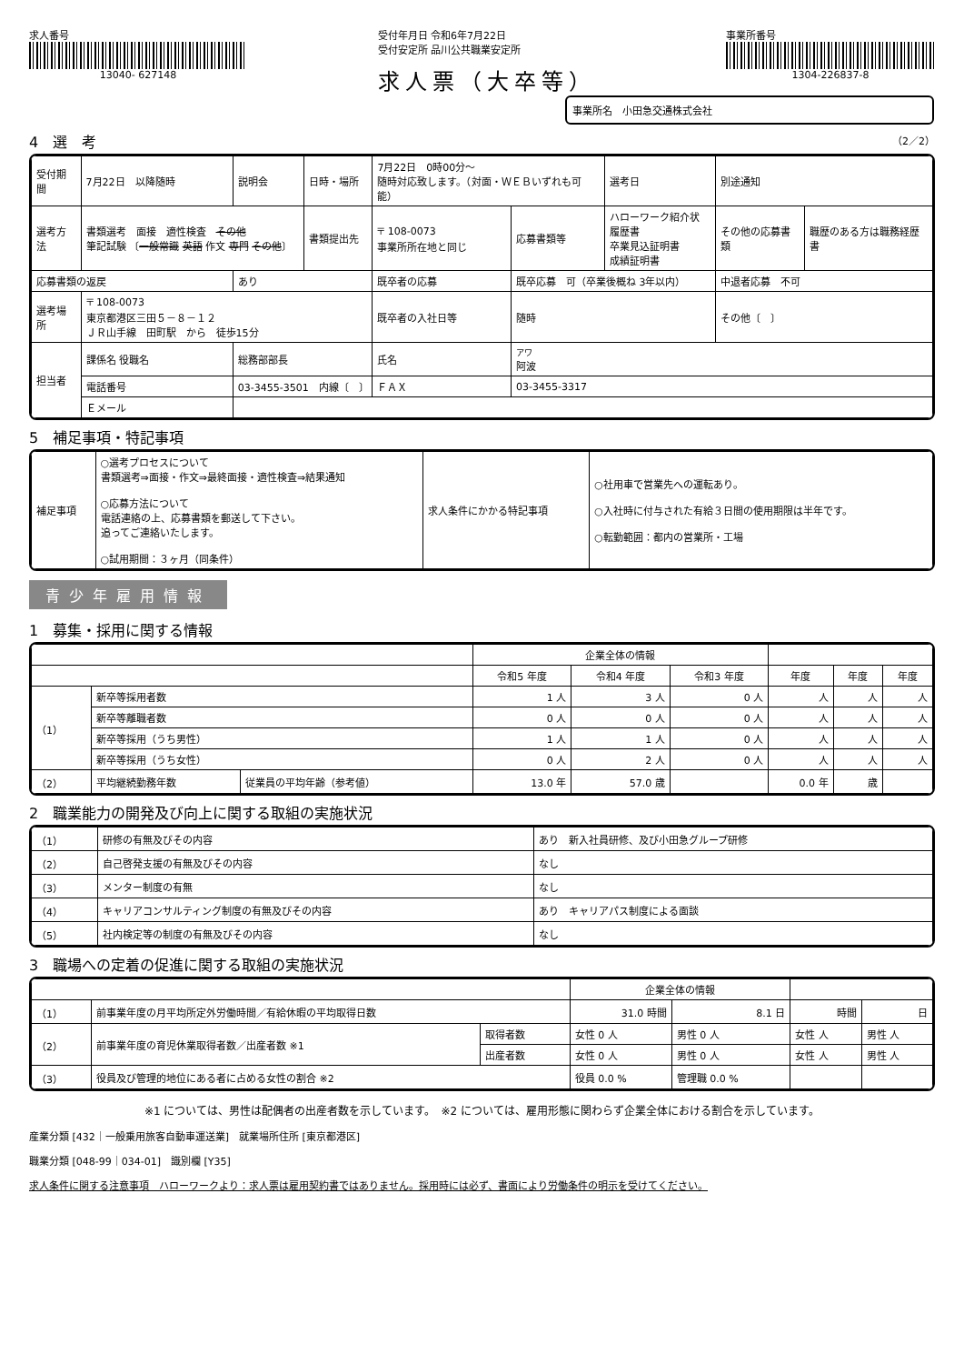求人番号
13040- 627148
受付年月日 令和6年7月22日
受付安定所 品川公共職業安定所
求人票（大卒等）
事業所番号
1304-226837-8
事業所名　小田急交通株式会社
4　選　考 （2／2）
| 受付期間 | 7月22日 以降随時 | 説明会 | 日時・場所 | 7月22日 0時00分～ 随時対応致します。（対面・ＷＥＢいずれも可能） | | | 選考日 | 別途通知 | |
| 選考方法 | 書類選考 面接 適性検査 その他 筆記試験 〔 一般常識 英語 作文 専門 その他 〕 | | 書類提出先 | 〒 108-0073 事業所所在地と同じ | | 応募書類等 | ハローワーク紹介状 履歴書 卒業見込証明書 成績証明書 | その他の応募書類 | 職歴のある方は職務経歴書 |
| 応募書類の返戻 | | あり | | | 既卒者の応募 | 既卒応募 可（卒業後概ね 3年以内） | | 中退者応募 不可 | |
| 選考場所 | 〒 108-0073 東京都港区三田５－８－１２ ＪＲ山手線 田町駅 から 徒歩15分 | | | | 既卒者の入社日等 | 随時 | | その他〔 〕 | |
| 担当者 | 課係名 役職名 | 総務部部長 | | | 氏名 | アワ 阿波 | | | |
| | 電話番号 | 03-3455-3501 内線〔 〕 | | | ＦＡＸ | 03-3455-3317 | | | |
| | Ｅメール | | | | | | | | |
5　補足事項・特記事項
| 補足事項 | ○選考プロセスについて 書類選考⇒面接・作文⇒最終面接・適性検査⇒結果通知 ○応募方法について 電話連絡の上、応募書類を郵送して下さい。 追ってご連絡いたします。 ○試用期間：３ヶ月（同条件） | 求人条件にかかる特記事項 | ○社用車で営業先への運転あり。 ○入社時に付与された有給３日間の使用期限は半年です。 ○転勤範囲：都内の営業所・工場 |
青少年雇用情報
1　募集・採用に関する情報
| | | | 企業全体の情報 | | | | | |
| --- | --- | --- | --- | --- | --- | --- | --- | --- |
| | | | 令和5 年度 | 令和4 年度 | 令和3 年度 | 年度 | 年度 | 年度 |
| （1） | 新卒等採用者数 | | 1 人 | 3 人 | 0 人 | 人 | 人 | 人 |
| | 新卒等離職者数 | | 0 人 | 0 人 | 0 人 | 人 | 人 | 人 |
| | 新卒等採用（うち男性） | | 1 人 | 1 人 | 0 人 | 人 | 人 | 人 |
| | 新卒等採用（うち女性） | | 0 人 | 2 人 | 0 人 | 人 | 人 | 人 |
| （2） | 平均継続勤務年数 | 従業員の平均年齢（参考値） | 13.0 年 | 57.0 歳 | | 0.0 年 | 歳 | |
2　職業能力の開発及び向上に関する取組の実施状況
| （1） | 研修の有無及びその内容 | あり 新入社員研修、及び小田急グループ研修 |
| （2） | 自己啓発支援の有無及びその内容 | なし |
| （3） | メンター制度の有無 | なし |
| （4） | キャリアコンサルティング制度の有無及びその内容 | あり キャリアパス制度による面談 |
| （5） | 社内検定等の制度の有無及びその内容 | なし |
3　職場への定着の促進に関する取組の実施状況
| | | | 企業全体の情報 | | | |
| --- | --- | --- | --- | --- | --- | --- |
| （1） | 前事業年度の月平均所定外労働時間／有給休暇の平均取得日数 | | 31.0 時間 | 8.1 日 | 時間 | 日 |
| （2） | 前事業年度の育児休業取得者数／出産者数 ※1 | 取得者数 | 女性 0 人 | 男性 0 人 | 女性 人 | 男性 人 |
| | | 出産者数 | 女性 0 人 | 男性 0 人 | 女性 人 | 男性 人 |
| （3） | 役員及び管理的地位にある者に占める女性の割合 ※2 | | 役員 0.0 % | 管理職 0.0 % | | |
※1 については、男性は配偶者の出産者数を示しています。　※2 については、雇用形態に関わらず企業全体における割合を示しています。
産業分類 [432｜一般乗用旅客自動車運送業]　就業場所住所 [東京都港区]
職業分類 [048-99｜034-01]　識別欄 [Y35]
求人条件に関する注意事項　ハローワークより：求人票は雇用契約書ではありません。採用時には必ず、書面により労働条件の明示を受けてください。